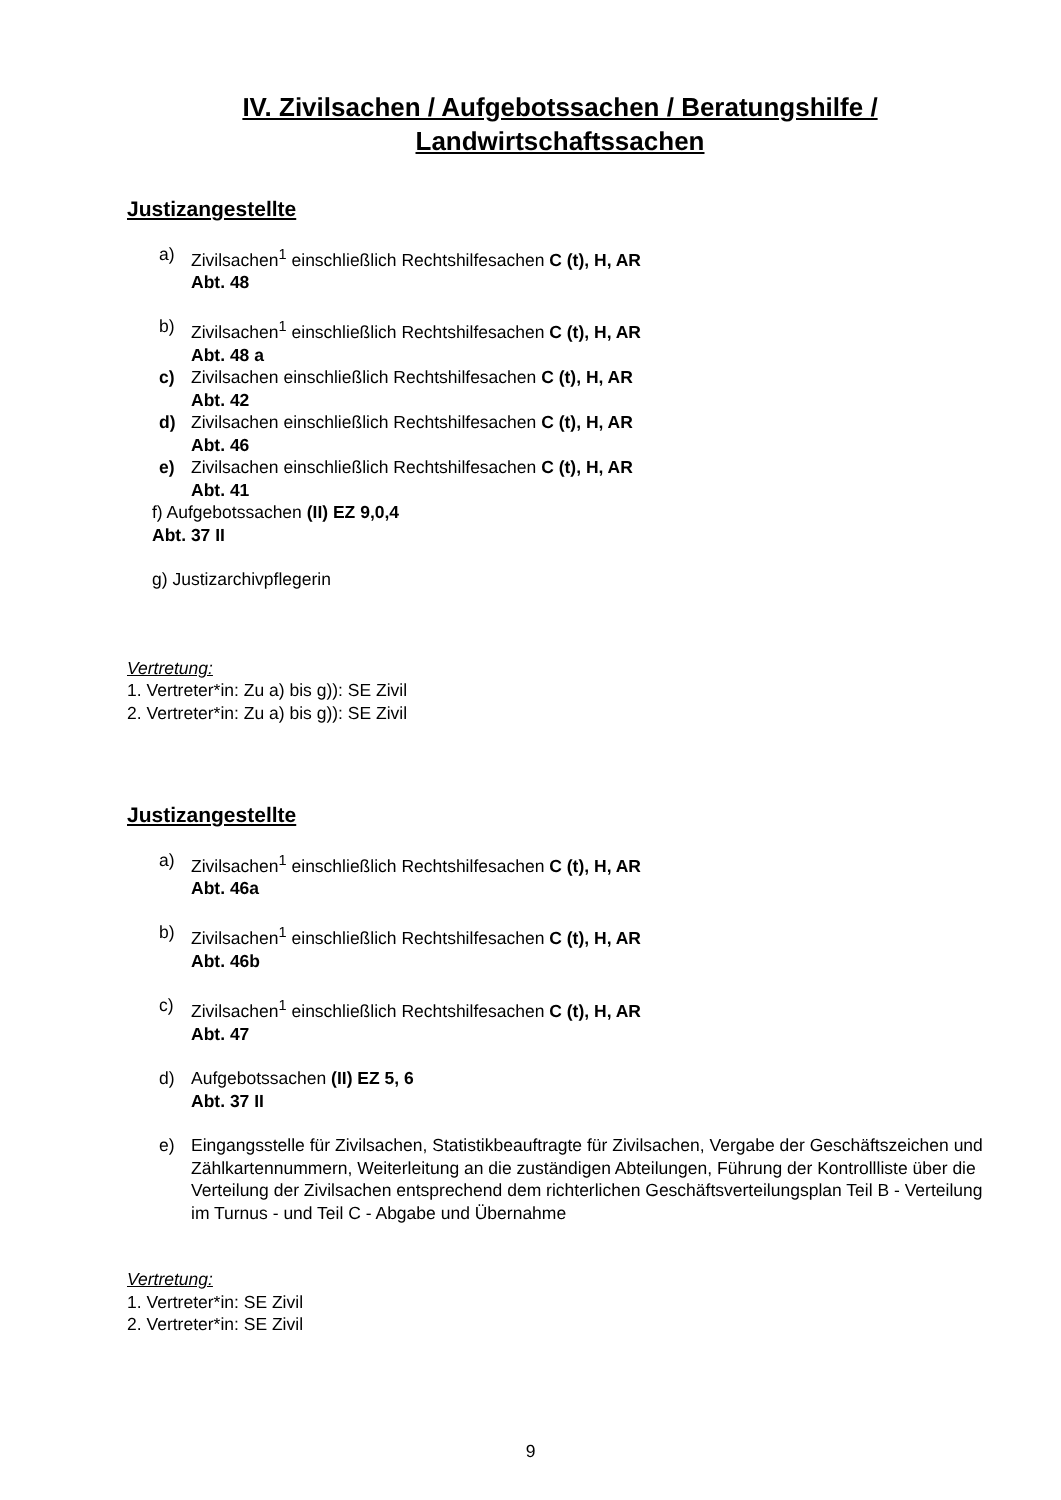IV. Zivilsachen / Aufgebotssachen / Beratungshilfe / Landwirtschaftssachen
Justizangestellte
a) Zivilsachen<sup>1</sup> einschließlich Rechtshilfesachen C (t), H, AR
Abt. 48
b) Zivilsachen<sup>1</sup> einschließlich Rechtshilfesachen C (t), H, AR
Abt. 48 a
c) Zivilsachen einschließlich Rechtshilfesachen C (t), H, AR
Abt. 42
d) Zivilsachen einschließlich Rechtshilfesachen C (t), H, AR
Abt. 46
e) Zivilsachen einschließlich Rechtshilfesachen C (t), H, AR
Abt. 41
f) Aufgebotssachen (II) EZ 9,0,4
Abt. 37 II
g) Justizarchivpflegerin
Vertretung:
1. Vertreter*in: Zu a) bis g)): SE Zivil
2. Vertreter*in: Zu a) bis g)): SE Zivil
Justizangestellte
a) Zivilsachen<sup>1</sup> einschließlich Rechtshilfesachen C (t), H, AR
Abt. 46a
b) Zivilsachen<sup>1</sup> einschließlich Rechtshilfesachen C (t), H, AR
Abt. 46b
c) Zivilsachen<sup>1</sup> einschließlich Rechtshilfesachen C (t), H, AR
Abt. 47
d) Aufgebotssachen (II) EZ 5, 6
Abt. 37 II
e) Eingangsstelle für Zivilsachen, Statistikbeauftragte für Zivilsachen, Vergabe der Geschäftszeichen und Zählkartennummern, Weiterleitung an die zuständigen Abteilungen, Führung der Kontrollliste über die Verteilung der Zivilsachen entsprechend dem richterlichen Geschäftsverteilungsplan Teil B - Verteilung im Turnus - und Teil C - Abgabe und Übernahme
Vertretung:
1. Vertreter*in: SE Zivil
2. Vertreter*in: SE Zivil
9